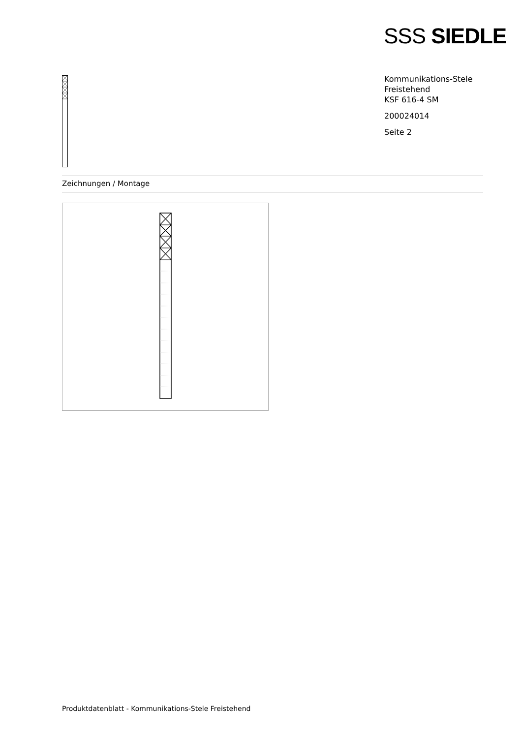SSS SIEDLE
Kommunikations-Stele
Freistehend
KSF 616-4 SM
200024014
Seite 2
Zeichnungen / Montage
Produktdatenblatt - Kommunikations-Stele Freistehend